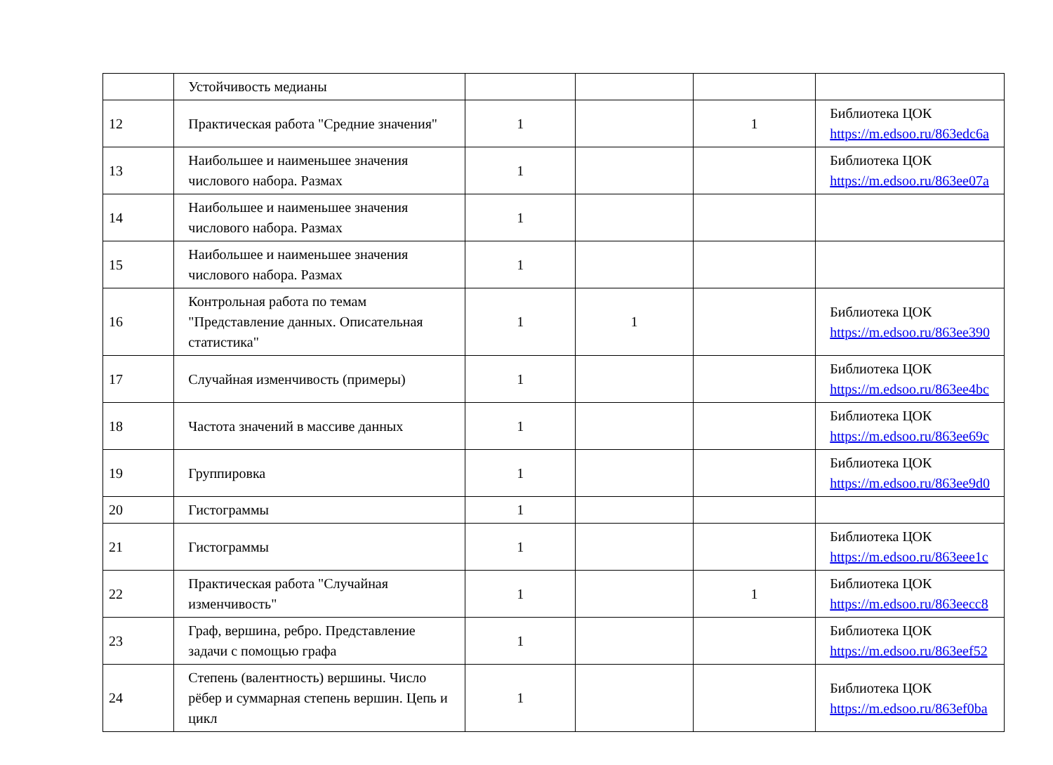| | Устойчивость медианы | | | | |
| 12 | Практическая работа "Средние значения" | 1 | | 1 | Библиотека ЦОК https://m.edsoo.ru/863edc6a |
| 13 | Наибольшее и наименьшее значения числового набора. Размах | 1 | | | Библиотека ЦОК https://m.edsoo.ru/863ee07a |
| 14 | Наибольшее и наименьшее значения числового набора. Размах | 1 | | | |
| 15 | Наибольшее и наименьшее значения числового набора. Размах | 1 | | | |
| 16 | Контрольная работа по темам "Представление данных. Описательная статистика" | 1 | 1 | | Библиотека ЦОК https://m.edsoo.ru/863ee390 |
| 17 | Случайная изменчивость (примеры) | 1 | | | Библиотека ЦОК https://m.edsoo.ru/863ee4bc |
| 18 | Частота значений в массиве данных | 1 | | | Библиотека ЦОК https://m.edsoo.ru/863ee69c |
| 19 | Группировка | 1 | | | Библиотека ЦОК https://m.edsoo.ru/863ee9d0 |
| 20 | Гистограммы | 1 | | | |
| 21 | Гистограммы | 1 | | | Библиотека ЦОК https://m.edsoo.ru/863eee1c |
| 22 | Практическая работа "Случайная изменчивость" | 1 | | 1 | Библиотека ЦОК https://m.edsoo.ru/863eecc8 |
| 23 | Граф, вершина, ребро. Представление задачи с помощью графа | 1 | | | Библиотека ЦОК https://m.edsoo.ru/863eef52 |
| 24 | Степень (валентность) вершины. Число рёбер и суммарная степень вершин. Цепь и цикл | 1 | | | Библиотека ЦОК https://m.edsoo.ru/863ef0ba |